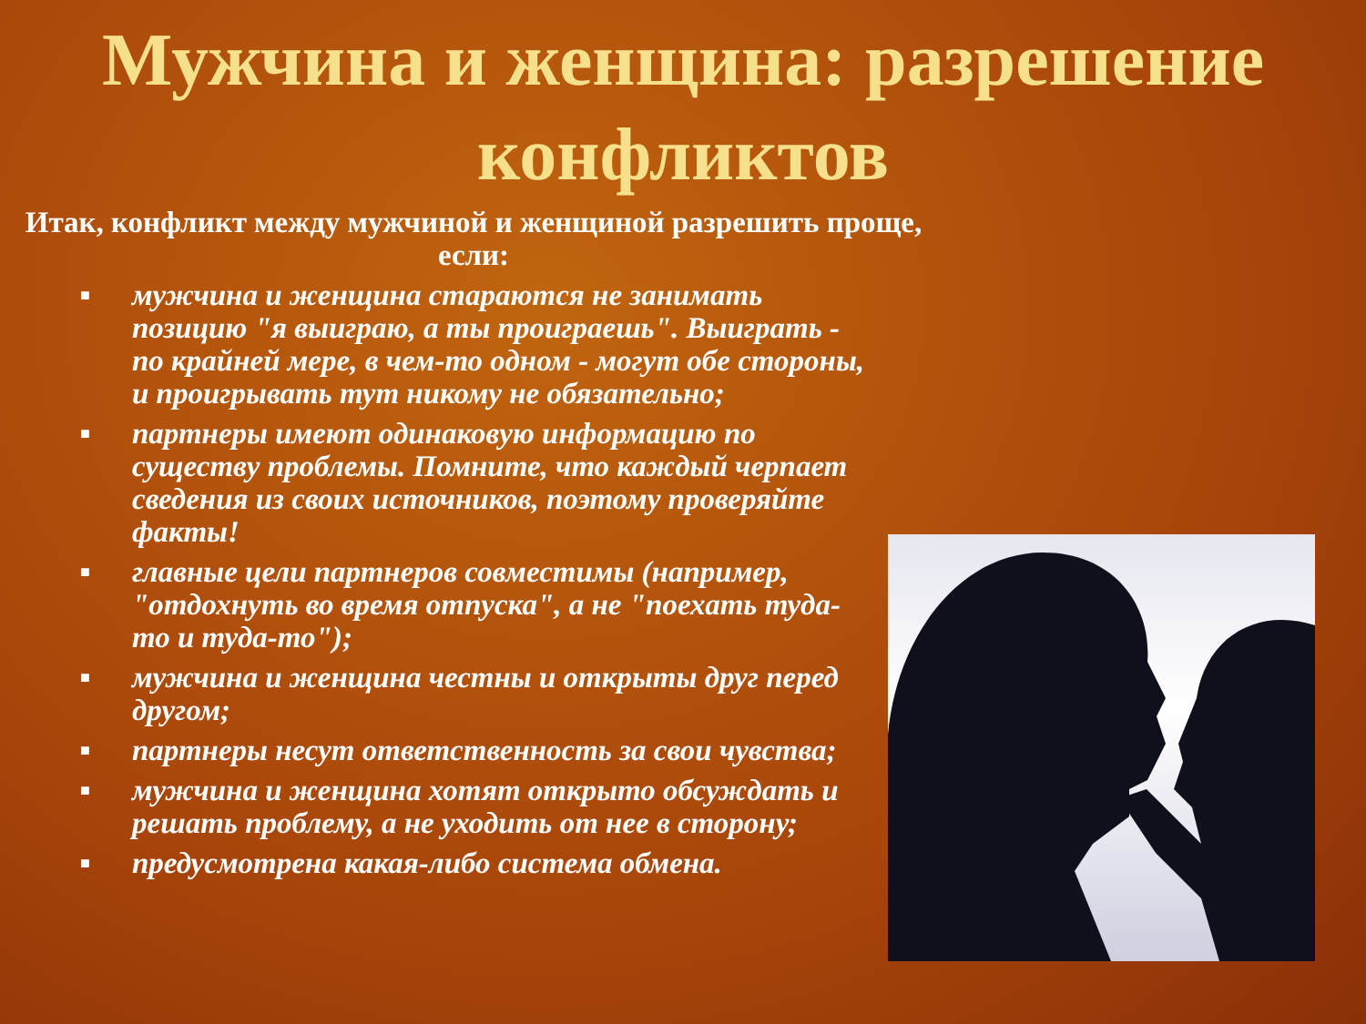Мужчина и женщина: разрешение конфликтов
Итак, конфликт между мужчиной и женщиной разрешить проще, если:
■ мужчина и женщина стараются не занимать позицию "я выиграю, а ты проиграешь". Выиграть - по крайней мере, в чем-то одном - могут обе стороны, и проигрывать тут никому не обязательно;
■ партнеры имеют одинаковую информацию по существу проблемы. Помните, что каждый черпает сведения из своих источников, поэтому проверяйте факты!
■ главные цели партнеров совместимы (например, "отдохнуть во время отпуска", а не "поехать туда-то и туда-то");
■ мужчина и женщина честны и открыты друг перед другом;
■ партнеры несут ответственность за свои чувства;
■ мужчина и женщина хотят открыто обсуждать и решать проблему, а не уходить от нее в сторону;
■ предусмотрена какая-либо система обмена.